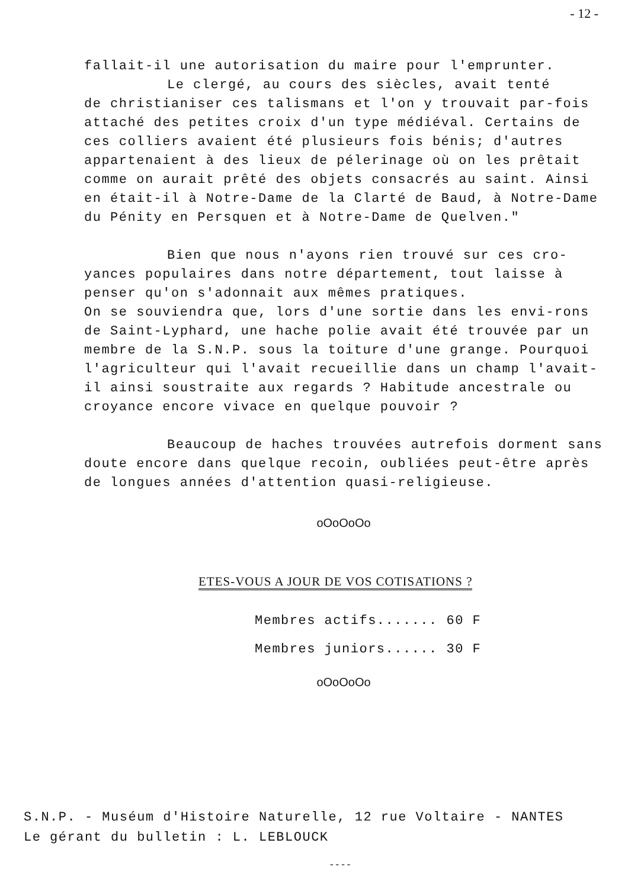- 12 -
fallait-il une autorisation du maire pour l'emprunter.
Le clergé, au cours des siècles, avait tenté
de christianiser ces talismans et l'on y trouvait par-fois attaché des petites croix d'un type médiéval. Certains de ces colliers avaient été plusieurs fois bénis; d'autres appartenaient à des lieux de pélerinage où on les prêtait comme on aurait prêté des objets consacrés au saint. Ainsi en était-il à Notre-Dame de la Clarté de Baud, à Notre-Dame du Pénity en Persquen et à Notre-Dame de Quelven."
Bien que nous n'ayons rien trouvé sur ces cro-yances populaires dans notre département, tout laisse à penser qu'on s'adonnait aux mêmes pratiques.
On se souviendra que, lors d'une sortie dans les envi-rons de Saint-Lyphard, une hache polie avait été trouvée par un membre de la S.N.P. sous la toiture d'une grange. Pourquoi l'agriculteur qui l'avait recueillie dans un champ l'avait-il ainsi soustraite aux regards ? Habitude ancestrale ou croyance encore vivace en quelque pouvoir ?
Beaucoup de haches trouvées autrefois dorment sans doute encore dans quelque recoin, oubliées peut-être après de longues années d'attention quasi-religieuse.
oOoOoOo
ETES-VOUS A JOUR DE VOS COTISATIONS ?
Membres actifs....... 60 F
Membres juniors...... 30 F
oOoOoOo
S.N.P. - Muséum d'Histoire Naturelle, 12 rue Voltaire - NANTES
Le gérant du bulletin : L. LEBLOUCK
----